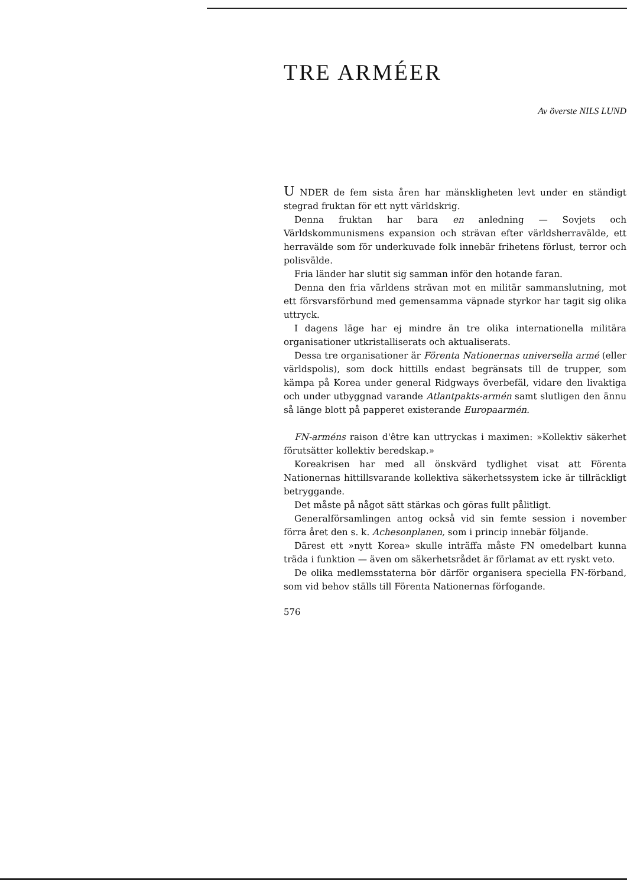TRE ARMÉER
Av överste NILS LUND
U NDER de fem sista åren har mänskligheten levt under en ständigt stegrad fruktan för ett nytt världskrig.
Denna fruktan har bara en anledning — Sovjets och Världskommunismens expansion och strävan efter världsherravälde, ett herravälde som för underkuvade folk innebär frihetens förlust, terror och polisvälde.
Fria länder har slutit sig samman inför den hotande faran.
Denna den fria världens strävan mot en militär sammanslutning, mot ett försvarsförbund med gemensamma väpnade styrkor har tagit sig olika uttryck.
I dagens läge har ej mindre än tre olika internationella militära organisationer utkristalliserats och aktualiserats.
Dessa tre organisationer är Förenta Nationernas universella armé (eller världspolis), som dock hittills endast begränsats till de trupper, som kämpa på Korea under general Ridgways överbefäl, vidare den livaktiga och under utbyggnad varande Atlantpakts-armén samt slutligen den ännu så länge blott på papperet existerande Europaarmén.
FN-arméns raison d'être kan uttryckas i maximen: »Kollektiv säkerhet förutsätter kollektiv beredskap.»
Koreakrisen har med all önskvärd tydlighet visat att Förenta Nationernas hittillsvarande kollektiva säkerhetssystem icke är tillräckligt betryggande.
Det måste på något sätt stärkas och göras fullt pålitligt.
Generalförsamlingen antog också vid sin femte session i november förra året den s. k. Achesonplanen, som i princip innebär följande.
Därest ett »nytt Korea» skulle inträffa måste FN omedelbart kunna träda i funktion — även om säkerhetsrådet är förlamat av ett ryskt veto.
De olika medlemsstaterna bör därför organisera speciella FN-förband, som vid behov ställs till Förenta Nationernas förfogande.
576